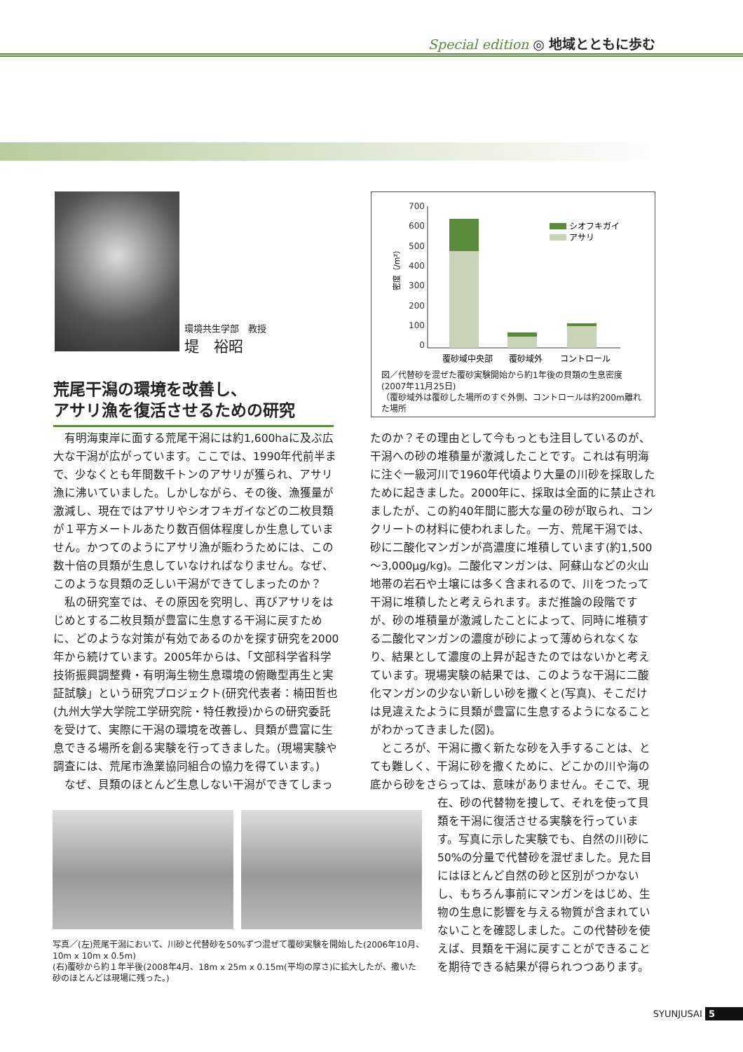Special edition ◎ 地域とともに歩む
環境共生学部　教授
堤　裕昭
700
600
500
400
300
200
100
0
密度（/m²）
シオフキガイ
アサリ
覆砂域中央部
覆砂域外
コントロール
図／代替砂を混ぜた覆砂実験開始から約1年後の貝類の生息密度(2007年11月25日)
（覆砂域外は覆砂した場所のすぐ外側、コントロールは約200m離れた場所
荒尾干潟の環境を改善し、
アサリ漁を復活させるための研究
　有明海東岸に面する荒尾干潟には約1,600haに及ぶ広大な干潟が広がっています。ここでは、1990年代前半まで、少なくとも年間数千トンのアサリが獲られ、アサリ漁に沸いていました。しかしながら、その後、漁獲量が激減し、現在ではアサリやシオフキガイなどの二枚貝類が１平方メートルあたり数百個体程度しか生息していません。かつてのようにアサリ漁が賑わうためには、この数十倍の貝類が生息していなければなりません。なぜ、このような貝類の乏しい干潟ができてしまったのか？
　私の研究室では、その原因を究明し、再びアサリをはじめとする二枚貝類が豊富に生息する干潟に戻すために、どのような対策が有効であるのかを探す研究を2000年から続けています。2005年からは、「文部科学省科学技術振興調整費・有明海生物生息環境の俯瞰型再生と実証試験」という研究プロジェクト(研究代表者：楠田哲也(九州大学大学院工学研究院・特任教授)からの研究委託を受けて、実際に干潟の環境を改善し、貝類が豊富に生息できる場所を創る実験を行ってきました。(現場実験や調査には、荒尾市漁業協同組合の協力を得ています。)
　なぜ、貝類のほとんど生息しない干潟ができてしまっ
たのか？その理由として今もっとも注目しているのが、干潟への砂の堆積量が激減したことです。これは有明海に注ぐ一級河川で1960年代頃より大量の川砂を採取したために起きました。2000年に、採取は全面的に禁止されましたが、この約40年間に膨大な量の砂が取られ、コンクリートの材料に使われました。一方、荒尾干潟では、砂に二酸化マンガンが高濃度に堆積しています(約1,500～3,000μg/kg)。二酸化マンガンは、阿蘇山などの火山地帯の岩石や土壌には多く含まれるので、川をつたって干潟に堆積したと考えられます。まだ推論の段階ですが、砂の堆積量が激減したことによって、同時に堆積する二酸化マンガンの濃度が砂によって薄められなくなり、結果として濃度の上昇が起きたのではないかと考えています。現場実験の結果では、このような干潟に二酸化マンガンの少ない新しい砂を撒くと(写真)、そこだけは見違えたように貝類が豊富に生息するようになることがわかってきました(図)。
　ところが、干潟に撒く新たな砂を入手することは、とても難しく、干潟に砂を撒くために、どこかの川や海の底から砂をさらっては、意味がありません。そこで、現
在、砂の代替物を捜して、それを使って貝類を干潟に復活させる実験を行っています。写真に示した実験でも、自然の川砂に50%の分量で代替砂を混ぜました。見た目にはほとんど自然の砂と区別がつかないし、もちろん事前にマンガンをはじめ、生物の生息に影響を与える物質が含まれていないことを確認しました。この代替砂を使えば、貝類を干潟に戻すことができることを期待できる結果が得られつつあります。
写真／(左)荒尾干潟において、川砂と代替砂を50%ずつ混ぜて覆砂実験を開始した(2006年10月、10m x 10m x 0.5m)
(右)覆砂から約１年半後(2008年4月、18m x 25m x 0.15m(平均の厚さ)に拡大したが、撒いた砂のほとんどは現場に残った。)
SYUNJUSAI 5